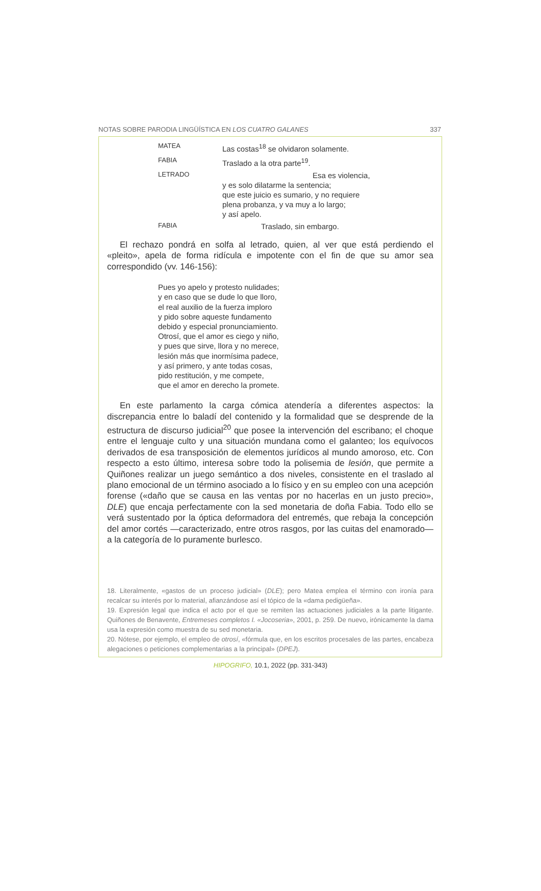NOTAS SOBRE PARODIA LINGÜÍSTICA EN LOS CUATRO GALANES 337
MATEA Las costas<sup>18</sup> se olvidaron solamente.
FABIA Traslado a la otra parte<sup>19</sup>.
LETRADO Esa es violencia,
y es solo dilatarme la sentencia;
que este juicio es sumario, y no requiere
plena probanza, y va muy a lo largo;
y así apelo.
FABIA Traslado, sin embargo.
El rechazo pondrá en solfa al letrado, quien, al ver que está perdiendo el «pleito», apela de forma ridícula e impotente con el fin de que su amor sea correspondido (vv. 146-156):
Pues yo apelo y protesto nulidades;
y en caso que se dude lo que lloro,
el real auxilio de la fuerza imploro
y pido sobre aqueste fundamento
debido y especial pronunciamiento.
Otrosí, que el amor es ciego y niño,
y pues que sirve, llora y no merece,
lesión más que inormísima padece,
y así primero, y ante todas cosas,
pido restitución, y me compete,
que el amor en derecho la promete.
En este parlamento la carga cómica atendería a diferentes aspectos: la discrepancia entre lo baladí del contenido y la formalidad que se desprende de la estructura de discurso judicial<sup>20</sup> que posee la intervención del escribano; el choque entre el lenguaje culto y una situación mundana como el galanteo; los equívocos derivados de esa transposición de elementos jurídicos al mundo amoroso, etc. Con respecto a esto último, interesa sobre todo la polisemia de lesión, que permite a Quiñones realizar un juego semántico a dos niveles, consistente en el traslado al plano emocional de un término asociado a lo físico y en su empleo con una acepción forense («daño que se causa en las ventas por no hacerlas en un justo precio», DLE) que encaja perfectamente con la sed monetaria de doña Fabia. Todo ello se verá sustentado por la óptica deformadora del entremés, que rebaja la concepción del amor cortés —caracterizado, entre otros rasgos, por las cuitas del enamorado— a la categoría de lo puramente burlesco.
18. Literalmente, «gastos de un proceso judicial» (DLE); pero Matea emplea el término con ironía para recalcar su interés por lo material, afianzándose así el tópico de la «dama pedigüeña».
19. Expresión legal que indica el acto por el que se remiten las actuaciones judiciales a la parte litigante. Quiñones de Benavente, Entremeses completos I. «Jocoseria», 2001, p. 259. De nuevo, irónicamente la dama usa la expresión como muestra de su sed monetaria.
20. Nótese, por ejemplo, el empleo de otrosí, «fórmula que, en los escritos procesales de las partes, encabeza alegaciones o peticiones complementarias a la principal» (DPEJ).
HIPOGRIFO, 10.1, 2022 (pp. 331-343)